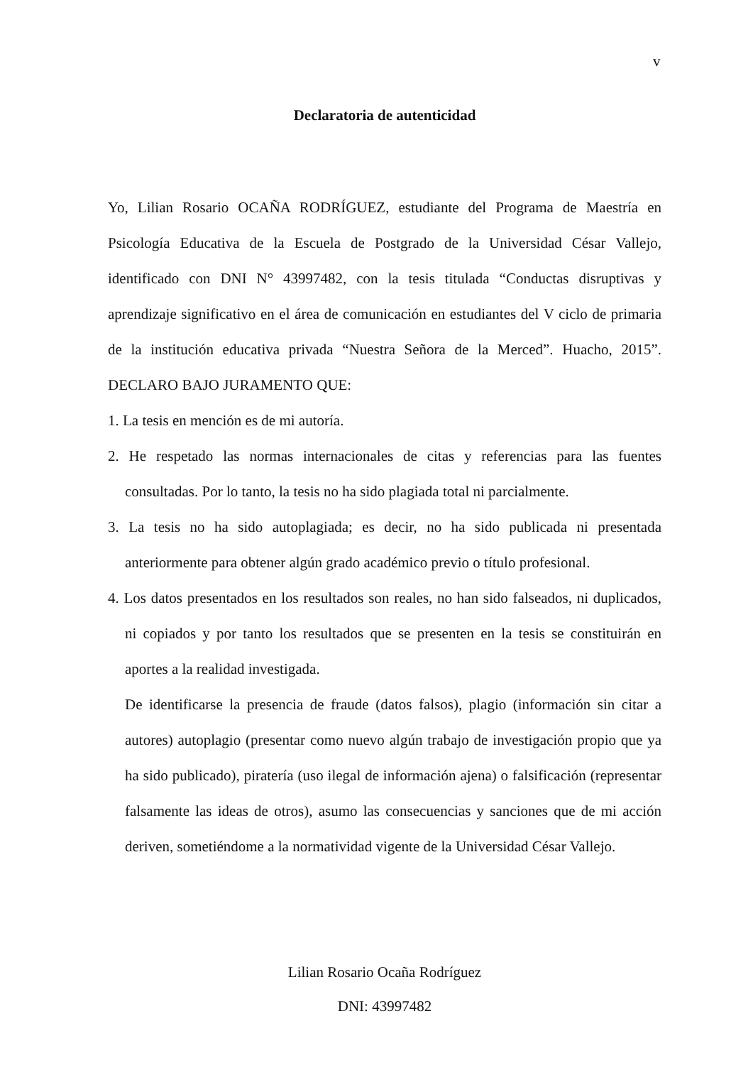v
Declaratoria de autenticidad
Yo, Lilian Rosario OCAÑA RODRÍGUEZ, estudiante del Programa de Maestría en Psicología Educativa de la Escuela de Postgrado de la Universidad César Vallejo, identificado con DNI N° 43997482, con la tesis titulada “Conductas disruptivas y aprendizaje significativo en el área de comunicación en estudiantes del V ciclo de primaria de la institución educativa privada “Nuestra Señora de la Merced”. Huacho, 2015”. DECLARO BAJO JURAMENTO QUE:
1. La tesis en mención es de mi autoría.
2. He respetado las normas internacionales de citas y referencias para las fuentes consultadas. Por lo tanto, la tesis no ha sido plagiada total ni parcialmente.
3. La tesis no ha sido autoplagiada; es decir, no ha sido publicada ni presentada anteriormente para obtener algún grado académico previo o título profesional.
4. Los datos presentados en los resultados son reales, no han sido falseados, ni duplicados, ni copiados y por tanto los resultados que se presenten en la tesis se constituirán en aportes a la realidad investigada.
De identificarse la presencia de fraude (datos falsos), plagio (información sin citar a autores) autoplagio (presentar como nuevo algún trabajo de investigación propio que ya ha sido publicado), piratería (uso ilegal de información ajena) o falsificación (representar falsamente las ideas de otros), asumo las consecuencias y sanciones que de mi acción deriven, sometiéndome a la normatividad vigente de la Universidad César Vallejo.
Lilian Rosario Ocaña Rodríguez
DNI: 43997482